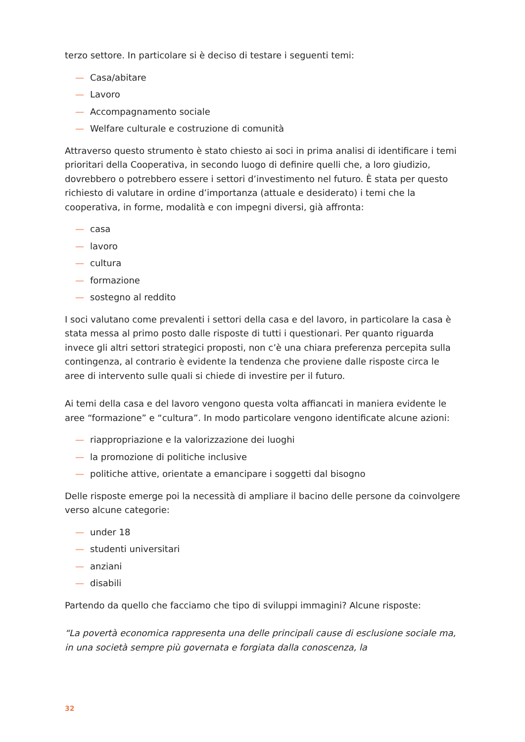terzo settore. In particolare si è deciso di testare i seguenti temi:
— Casa/abitare
— Lavoro
— Accompagnamento sociale
— Welfare culturale e costruzione di comunità
Attraverso questo strumento è stato chiesto ai soci in prima analisi di identificare i temi prioritari della Cooperativa, in secondo luogo di definire quelli che, a loro giudizio, dovrebbero o potrebbero essere i settori d’investimento nel futuro. È stata per questo richiesto di valutare in ordine d’importanza (attuale e desiderato) i temi che la cooperativa, in forme, modalità e con impegni diversi, già affronta:
— casa
— lavoro
— cultura
— formazione
— sostegno al reddito
I soci valutano come prevalenti i settori della casa e del lavoro, in particolare la casa è stata messa al primo posto dalle risposte di tutti i questionari. Per quanto riguarda invece gli altri settori strategici proposti, non c’è una chiara preferenza percepita sulla contingenza, al contrario è evidente la tendenza che proviene dalle risposte circa le aree di intervento sulle quali si chiede di investire per il futuro.
Ai temi della casa e del lavoro vengono questa volta affiancati in maniera evidente le aree “formazione” e “cultura”. In modo particolare vengono identificate alcune azioni:
— riappropriazione e la valorizzazione dei luoghi
— la promozione di politiche inclusive
— politiche attive, orientate a emancipare i soggetti dal bisogno
Delle risposte emerge poi la necessità di ampliare il bacino delle persone da coinvolgere verso alcune categorie:
— under 18
— studenti universitari
— anziani
— disabili
Partendo da quello che facciamo che tipo di sviluppi immagini? Alcune risposte:
“La povertà economica rappresenta una delle principali cause di esclusione sociale ma, in una società sempre più governata e forgiata dalla conoscenza, la
32